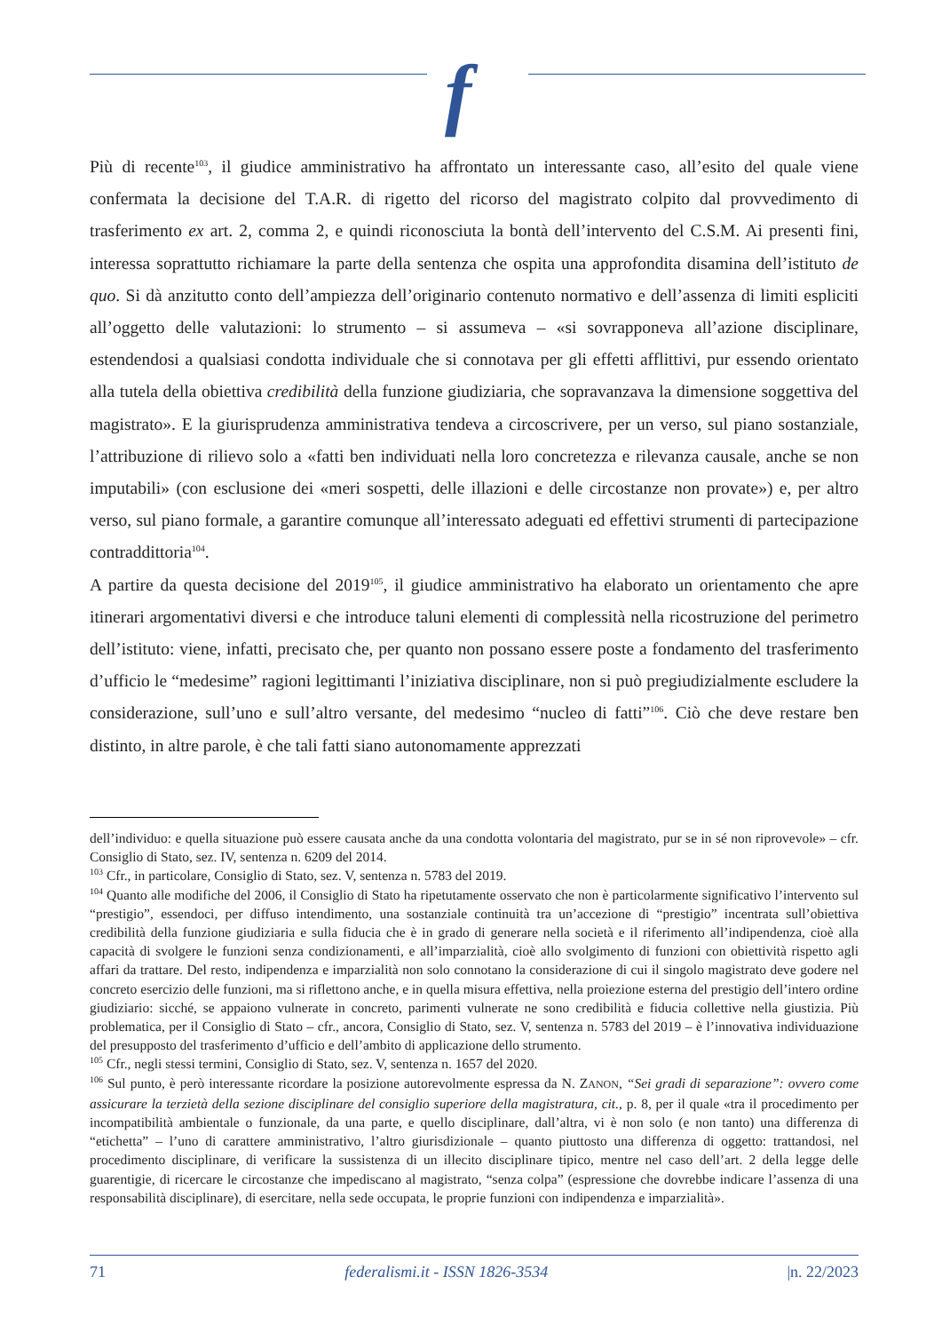f
Più di recente<sup>103</sup>, il giudice amministrativo ha affrontato un interessante caso, all’esito del quale viene confermata la decisione del T.A.R. di rigetto del ricorso del magistrato colpito dal provvedimento di trasferimento ex art. 2, comma 2, e quindi riconosciuta la bontà dell’intervento del C.S.M. Ai presenti fini, interessa soprattutto richiamare la parte della sentenza che ospita una approfondita disamina dell’istituto de quo. Si dà anzitutto conto dell’ampiezza dell’originario contenuto normativo e dell’assenza di limiti espliciti all’oggetto delle valutazioni: lo strumento – si assumeva – «si sovrapponeva all’azione disciplinare, estendendosi a qualsiasi condotta individuale che si connotava per gli effetti afflittivi, pur essendo orientato alla tutela della obiettiva credibilità della funzione giudiziaria, che sopravanzava la dimensione soggettiva del magistrato». E la giurisprudenza amministrativa tendeva a circoscrivere, per un verso, sul piano sostanziale, l’attribuzione di rilievo solo a «fatti ben individuati nella loro concretezza e rilevanza causale, anche se non imputabili» (con esclusione dei «meri sospetti, delle illazioni e delle circostanze non provate») e, per altro verso, sul piano formale, a garantire comunque all’interessato adeguati ed effettivi strumenti di partecipazione contraddittoria<sup>104</sup>.
A partire da questa decisione del 2019<sup>105</sup>, il giudice amministrativo ha elaborato un orientamento che apre itinerari argomentativi diversi e che introduce taluni elementi di complessità nella ricostruzione del perimetro dell’istituto: viene, infatti, precisato che, per quanto non possano essere poste a fondamento del trasferimento d’ufficio le “medesime” ragioni legittimanti l’iniziativa disciplinare, non si può pregiudizialmente escludere la considerazione, sull’uno e sull’altro versante, del medesimo “nucleo di fatti”<sup>106</sup>. Ciò che deve restare ben distinto, in altre parole, è che tali fatti siano autonomamente apprezzati
dell’individuo: e quella situazione può essere causata anche da una condotta volontaria del magistrato, pur se in sé non riprovevole» – cfr. Consiglio di Stato, sez. IV, sentenza n. 6209 del 2014.
<sup>103</sup> Cfr., in particolare, Consiglio di Stato, sez. V, sentenza n. 5783 del 2019.
<sup>104</sup> Quanto alle modifiche del 2006, il Consiglio di Stato ha ripetutamente osservato che non è particolarmente significativo l’intervento sul “prestigio”, essendoci, per diffuso intendimento, una sostanziale continuità tra un’accezione di “prestigio” incentrata sull’obiettiva credibilità della funzione giudiziaria e sulla fiducia che è in grado di generare nella società e il riferimento all’indipendenza, cioè alla capacità di svolgere le funzioni senza condizionamenti, e all’imparzialità, cioè allo svolgimento di funzioni con obiettività rispetto agli affari da trattare. Del resto, indipendenza e imparzialità non solo connotano la considerazione di cui il singolo magistrato deve godere nel concreto esercizio delle funzioni, ma si riflettono anche, e in quella misura effettiva, nella proiezione esterna del prestigio dell’intero ordine giudiziario: sicché, se appaiono vulnerate in concreto, parimenti vulnerate ne sono credibilità e fiducia collettive nella giustizia. Più problematica, per il Consiglio di Stato – cfr., ancora, Consiglio di Stato, sez. V, sentenza n. 5783 del 2019 – è l’innovativa individuazione del presupposto del trasferimento d’ufficio e dell’ambito di applicazione dello strumento.
<sup>105</sup> Cfr., negli stessi termini, Consiglio di Stato, sez. V, sentenza n. 1657 del 2020.
<sup>106</sup> Sul punto, è però interessante ricordare la posizione autorevolmente espressa da N. ZANON, “Sei gradi di separazione”: ovvero come assicurare la terzietà della sezione disciplinare del consiglio superiore della magistratura, cit., p. 8, per il quale «tra il procedimento per incompatibilità ambientale o funzionale, da una parte, e quello disciplinare, dall’altra, vi è non solo (e non tanto) una differenza di “etichetta” – l’uno di carattere amministrativo, l’altro giurisdizionale – quanto piuttosto una differenza di oggetto: trattandosi, nel procedimento disciplinare, di verificare la sussistenza di un illecito disciplinare tipico, mentre nel caso dell’art. 2 della legge delle guarentigie, di ricercare le circostanze che impediscano al magistrato, “senza colpa” (espressione che dovrebbe indicare l’assenza di una responsabilità disciplinare), di esercitare, nella sede occupata, le proprie funzioni con indipendenza e imparzialità».
71 federalismi.it - ISSN 1826-3534 |n. 22/2023